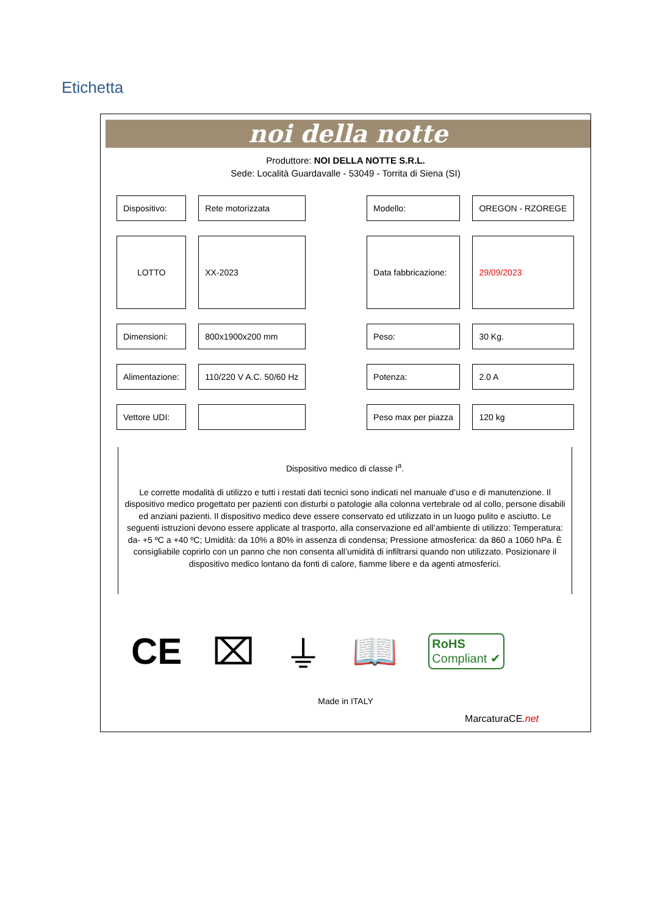Etichetta
noi della notte
Produttore: NOI DELLA NOTTE S.R.L.
Sede: Località Guardavalle - 53049 - Torrita di Siena (SI)
| Dispositivo: | Rete motorizzata | | Modello: | OREGON - RZOREGE |
| LOTTO | XX-2023 | | Data fabbricazione: | 29/09/2023 |
| Dimensioni: | 800x1900x200 mm | | Peso: | 30 Kg. |
| Alimentazione: | 110/220 V A.C. 50/60 Hz | | Potenza: | 2.0 A |
| Vettore UDI: | | | Peso max per piazza | 120 kg |
Dispositivo medico di classe I<sup>a</sup>.
Le corrette modalità di utilizzo e tutti i restati dati tecnici sono indicati nel manuale d’uso e di manutenzione. Il dispositivo medico progettato per pazienti con disturbi o patologie alla colonna vertebrale od al collo, persone disabili ed anziani pazienti. Il dispositivo medico deve essere conservato ed utilizzato in un luogo pulito e asciutto. Le seguenti istruzioni devono essere applicate al trasporto, alla conservazione ed all’ambiente di utilizzo: Temperatura: da- +5 ºC a +40 ºC; Umidità: da 10% a 80% in assenza di condensa; Pressione atmosferica: da 860 a 1060 hPa. È consigliabile coprirlo con un panno che non consenta all’umidità di infiltrarsi quando non utilizzato. Posizionare il dispositivo medico lontano da fonti di calore, fiamme libere e da agenti atmosferici.
CE ⌧ ⏚ 📖 RoHS
Compliant ✔
Made in ITALY
MarcaturaCE.net